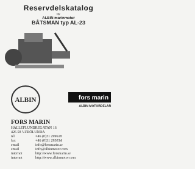Reservdelskatalog
för
ALBIN marinmotor
BÅTSMAN typ AL-23
ALBIN
fors marin
ALBIN MOTORDELAR
FORS MARIN
HÄLLEFLUNDREGATAN 16
426 58 V.FRÖLUNDA
tel +46 (0)31 299618
fax +46 (0)31 293034
email info@forsmarin.se
email info@albinmotor.com
internet http://www.forsmarin.se
internet http://www.albinmotor.com